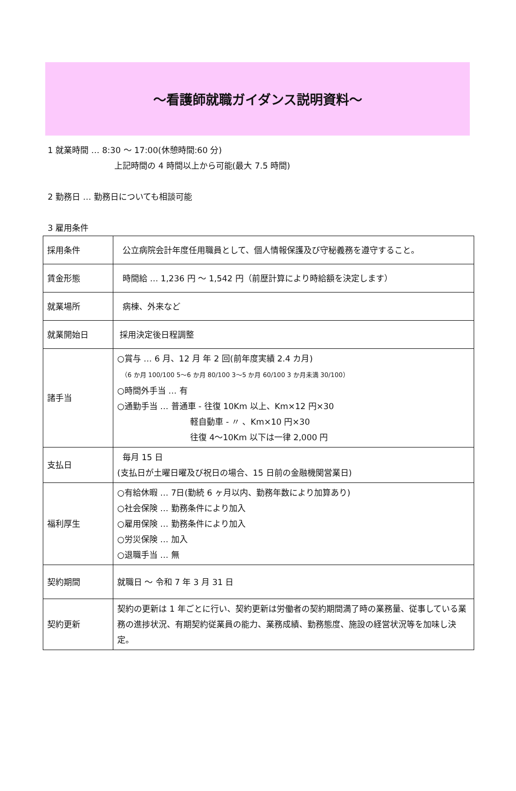～看護師就職ガイダンス説明資料～
1 就業時間 … 8:30 ～ 17:00(休憩時間:60 分)
上記時間の 4 時間以上から可能(最大 7.5 時間)
2 勤務日 … 勤務日についても相談可能
3 雇用条件
| 採用条件 | 公立病院会計年度任用職員として、個人情報保護及び守秘義務を遵守すること。 |
| 賃金形態 | 時間給 … 1,236 円 ～ 1,542 円（前歴計算により時給額を決定します） |
| 就業場所 | 病棟、外来など |
| 就業開始日 | 採用決定後日程調整 |
| 諸手当 | ○賞与 … 6 月、12 月 年 2 回(前年度実績 2.4 カ月) （6 か月 100/100 5～6 か月 80/100 3～5 か月 60/100 3 か月未満 30/100） ○時間外手当 … 有 ○通勤手当 … 普通車 - 往復 10Km 以上、Km×12 円×30 軽自動車 - 〃 、Km×10 円×30 往復 4～10Km 以下は一律 2,000 円 |
| 支払日 | 毎月 15 日 (支払日が土曜日曜及び祝日の場合、15 日前の金融機関営業日) |
| 福利厚生 | ○有給休暇 … 7日(勤続 6 ヶ月以内、勤務年数により加算あり) ○社会保険 … 勤務条件により加入 ○雇用保険 … 勤務条件により加入 ○労災保険 … 加入 ○退職手当 … 無 |
| 契約期間 | 就職日 ～ 令和 7 年 3 月 31 日 |
| 契約更新 | 契約の更新は 1 年ごとに行い、契約更新は労働者の契約期間満了時の業務量、従事している業務の進捗状況、有期契約従業員の能力、業務成績、勤務態度、施設の経営状況等を加味し決定。 |